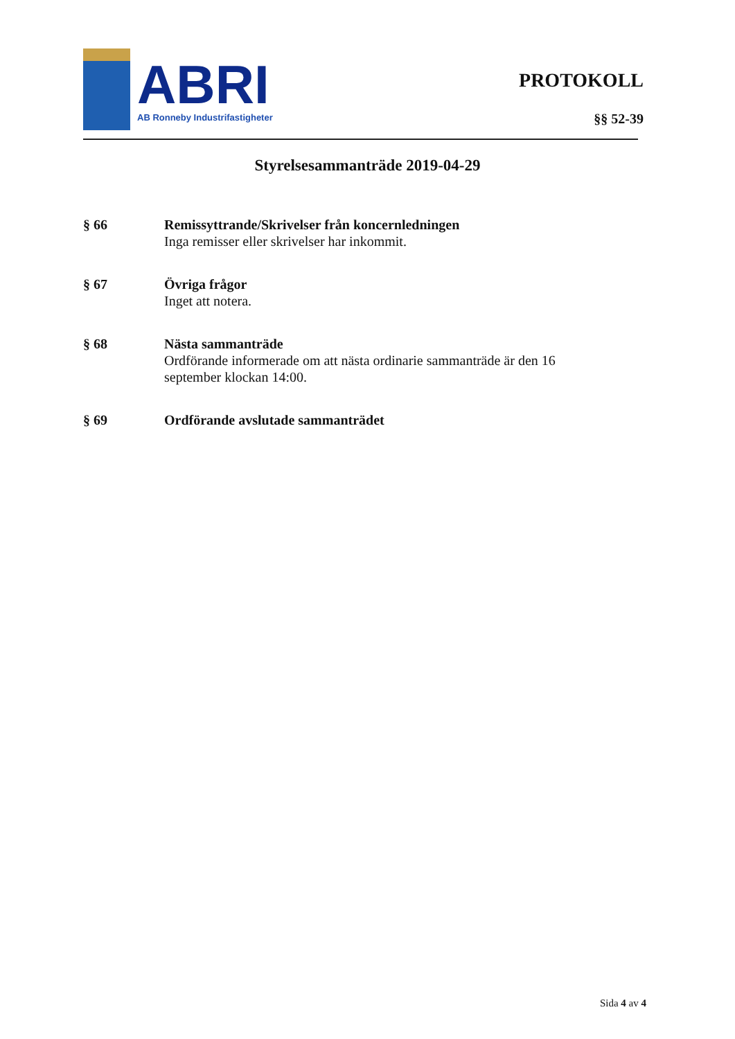ABRI
AB Ronneby Industrifastigheter
PROTOKOLL
§§ 52-39
Styrelsesammanträde 2019-04-29
§ 66 Remissyttrande/Skrivelser från koncernledningen
Inga remisser eller skrivelser har inkommit.
§ 67 Övriga frågor
Inget att notera.
§ 68 Nästa sammanträde
Ordförande informerade om att nästa ordinarie sammanträde är den 16 september klockan 14:00.
§ 69 Ordförande avslutade sammanträdet
Sida 4 av 4